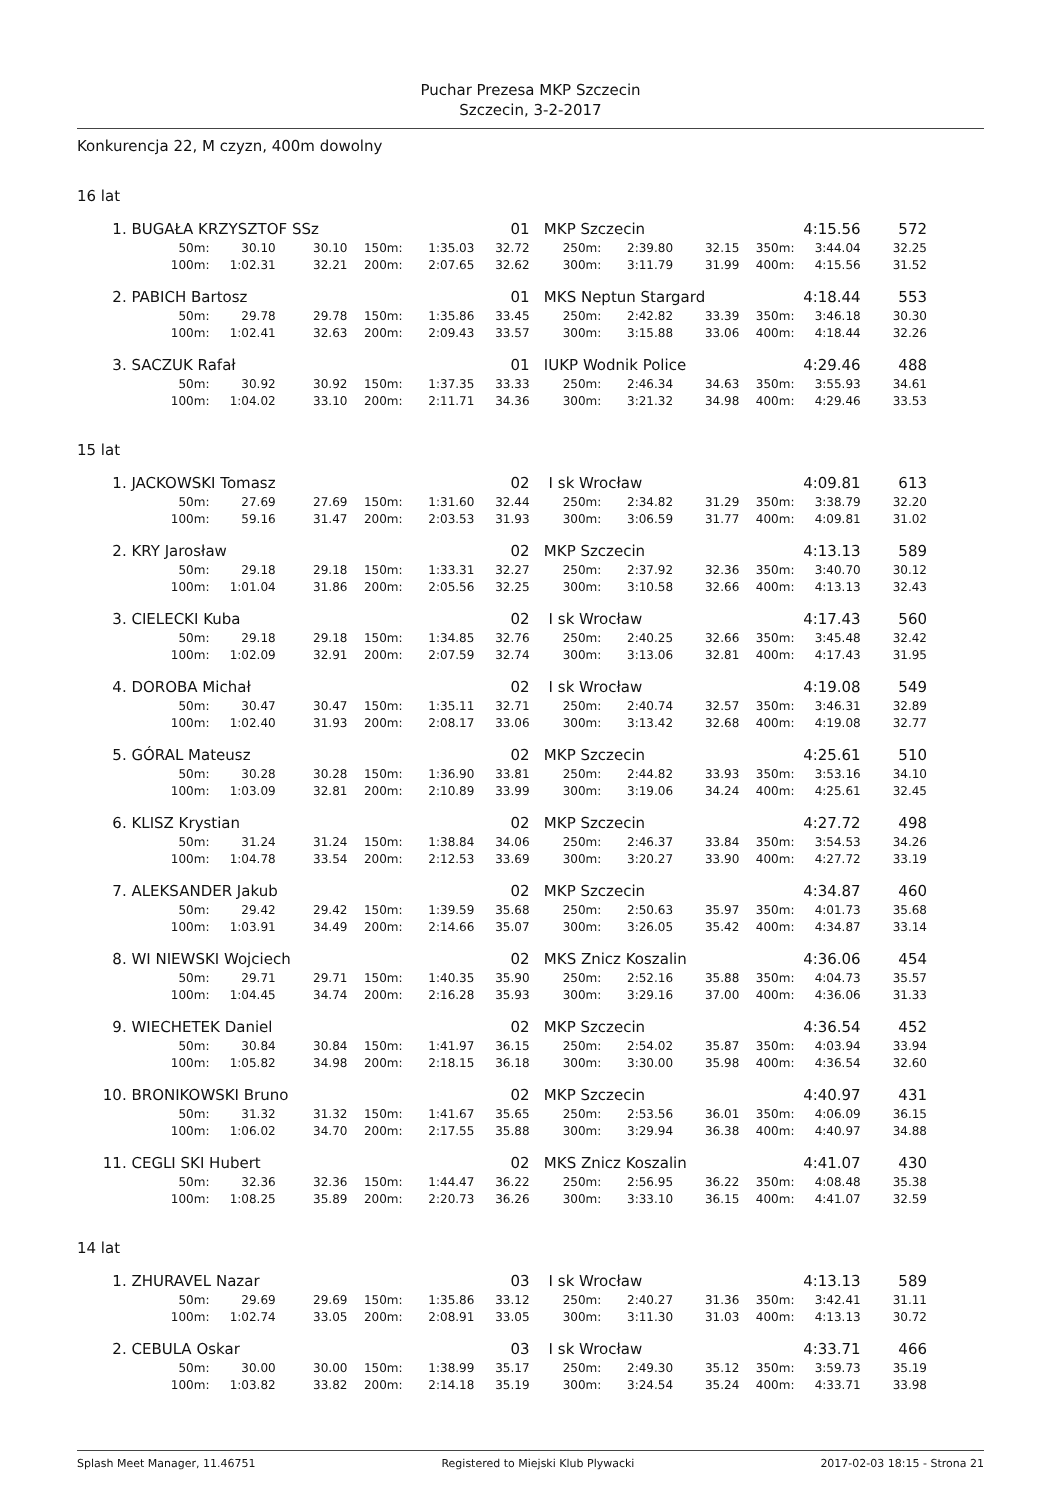Puchar Prezesa MKP Szczecin
Szczecin, 3-2-2017
Konkurencja 22, M czyzn, 400m dowolny
16 lat
| 1. | BUGAŁA KRZYSZTOF SSz | | | | | 01 | MKP Szczecin | | | | 4:15.56 | 572 |
| | 50m: | 30.10 | 30.10 | 150m: | 1:35.03 | 32.72 | 250m: | 2:39.80 | 32.15 | 350m: | 3:44.04 | 32.25 |
| | 100m: | 1:02.31 | 32.21 | 200m: | 2:07.65 | 32.62 | 300m: | 3:11.79 | 31.99 | 400m: | 4:15.56 | 31.52 |
| 2. | PABICH Bartosz | | | | | 01 | MKS Neptun Stargard | | | | 4:18.44 | 553 |
| | 50m: | 29.78 | 29.78 | 150m: | 1:35.86 | 33.45 | 250m: | 2:42.82 | 33.39 | 350m: | 3:46.18 | 30.30 |
| | 100m: | 1:02.41 | 32.63 | 200m: | 2:09.43 | 33.57 | 300m: | 3:15.88 | 33.06 | 400m: | 4:18.44 | 32.26 |
| 3. | SACZUK Rafał | | | | | 01 | IUKP Wodnik Police | | | | 4:29.46 | 488 |
| | 50m: | 30.92 | 30.92 | 150m: | 1:37.35 | 33.33 | 250m: | 2:46.34 | 34.63 | 350m: | 3:55.93 | 34.61 |
| | 100m: | 1:04.02 | 33.10 | 200m: | 2:11.71 | 34.36 | 300m: | 3:21.32 | 34.98 | 400m: | 4:29.46 | 33.53 |
15 lat
| 1. | JACKOWSKI Tomasz | | | | | 02 | I sk Wrocław | | | | 4:09.81 | 613 |
| | 50m: | 27.69 | 27.69 | 150m: | 1:31.60 | 32.44 | 250m: | 2:34.82 | 31.29 | 350m: | 3:38.79 | 32.20 |
| | 100m: | 59.16 | 31.47 | 200m: | 2:03.53 | 31.93 | 300m: | 3:06.59 | 31.77 | 400m: | 4:09.81 | 31.02 |
| 2. | KRY Jarosław | | | | | 02 | MKP Szczecin | | | | 4:13.13 | 589 |
| | 50m: | 29.18 | 29.18 | 150m: | 1:33.31 | 32.27 | 250m: | 2:37.92 | 32.36 | 350m: | 3:40.70 | 30.12 |
| | 100m: | 1:01.04 | 31.86 | 200m: | 2:05.56 | 32.25 | 300m: | 3:10.58 | 32.66 | 400m: | 4:13.13 | 32.43 |
| 3. | CIELECKI Kuba | | | | | 02 | I sk Wrocław | | | | 4:17.43 | 560 |
| | 50m: | 29.18 | 29.18 | 150m: | 1:34.85 | 32.76 | 250m: | 2:40.25 | 32.66 | 350m: | 3:45.48 | 32.42 |
| | 100m: | 1:02.09 | 32.91 | 200m: | 2:07.59 | 32.74 | 300m: | 3:13.06 | 32.81 | 400m: | 4:17.43 | 31.95 |
| 4. | DOROBA Michał | | | | | 02 | I sk Wrocław | | | | 4:19.08 | 549 |
| | 50m: | 30.47 | 30.47 | 150m: | 1:35.11 | 32.71 | 250m: | 2:40.74 | 32.57 | 350m: | 3:46.31 | 32.89 |
| | 100m: | 1:02.40 | 31.93 | 200m: | 2:08.17 | 33.06 | 300m: | 3:13.42 | 32.68 | 400m: | 4:19.08 | 32.77 |
| 5. | GÓRAL Mateusz | | | | | 02 | MKP Szczecin | | | | 4:25.61 | 510 |
| | 50m: | 30.28 | 30.28 | 150m: | 1:36.90 | 33.81 | 250m: | 2:44.82 | 33.93 | 350m: | 3:53.16 | 34.10 |
| | 100m: | 1:03.09 | 32.81 | 200m: | 2:10.89 | 33.99 | 300m: | 3:19.06 | 34.24 | 400m: | 4:25.61 | 32.45 |
| 6. | KLISZ Krystian | | | | | 02 | MKP Szczecin | | | | 4:27.72 | 498 |
| | 50m: | 31.24 | 31.24 | 150m: | 1:38.84 | 34.06 | 250m: | 2:46.37 | 33.84 | 350m: | 3:54.53 | 34.26 |
| | 100m: | 1:04.78 | 33.54 | 200m: | 2:12.53 | 33.69 | 300m: | 3:20.27 | 33.90 | 400m: | 4:27.72 | 33.19 |
| 7. | ALEKSANDER Jakub | | | | | 02 | MKP Szczecin | | | | 4:34.87 | 460 |
| | 50m: | 29.42 | 29.42 | 150m: | 1:39.59 | 35.68 | 250m: | 2:50.63 | 35.97 | 350m: | 4:01.73 | 35.68 |
| | 100m: | 1:03.91 | 34.49 | 200m: | 2:14.66 | 35.07 | 300m: | 3:26.05 | 35.42 | 400m: | 4:34.87 | 33.14 |
| 8. | WI NIEWSKI Wojciech | | | | | 02 | MKS Znicz Koszalin | | | | 4:36.06 | 454 |
| | 50m: | 29.71 | 29.71 | 150m: | 1:40.35 | 35.90 | 250m: | 2:52.16 | 35.88 | 350m: | 4:04.73 | 35.57 |
| | 100m: | 1:04.45 | 34.74 | 200m: | 2:16.28 | 35.93 | 300m: | 3:29.16 | 37.00 | 400m: | 4:36.06 | 31.33 |
| 9. | WIECHETEK Daniel | | | | | 02 | MKP Szczecin | | | | 4:36.54 | 452 |
| | 50m: | 30.84 | 30.84 | 150m: | 1:41.97 | 36.15 | 250m: | 2:54.02 | 35.87 | 350m: | 4:03.94 | 33.94 |
| | 100m: | 1:05.82 | 34.98 | 200m: | 2:18.15 | 36.18 | 300m: | 3:30.00 | 35.98 | 400m: | 4:36.54 | 32.60 |
| 10. | BRONIKOWSKI Bruno | | | | | 02 | MKP Szczecin | | | | 4:40.97 | 431 |
| | 50m: | 31.32 | 31.32 | 150m: | 1:41.67 | 35.65 | 250m: | 2:53.56 | 36.01 | 350m: | 4:06.09 | 36.15 |
| | 100m: | 1:06.02 | 34.70 | 200m: | 2:17.55 | 35.88 | 300m: | 3:29.94 | 36.38 | 400m: | 4:40.97 | 34.88 |
| 11. | CEGLI SKI Hubert | | | | | 02 | MKS Znicz Koszalin | | | | 4:41.07 | 430 |
| | 50m: | 32.36 | 32.36 | 150m: | 1:44.47 | 36.22 | 250m: | 2:56.95 | 36.22 | 350m: | 4:08.48 | 35.38 |
| | 100m: | 1:08.25 | 35.89 | 200m: | 2:20.73 | 36.26 | 300m: | 3:33.10 | 36.15 | 400m: | 4:41.07 | 32.59 |
14 lat
| 1. | ZHURAVEL Nazar | | | | | 03 | I sk Wrocław | | | | 4:13.13 | 589 |
| | 50m: | 29.69 | 29.69 | 150m: | 1:35.86 | 33.12 | 250m: | 2:40.27 | 31.36 | 350m: | 3:42.41 | 31.11 |
| | 100m: | 1:02.74 | 33.05 | 200m: | 2:08.91 | 33.05 | 300m: | 3:11.30 | 31.03 | 400m: | 4:13.13 | 30.72 |
| 2. | CEBULA Oskar | | | | | 03 | I sk Wrocław | | | | 4:33.71 | 466 |
| | 50m: | 30.00 | 30.00 | 150m: | 1:38.99 | 35.17 | 250m: | 2:49.30 | 35.12 | 350m: | 3:59.73 | 35.19 |
| | 100m: | 1:03.82 | 33.82 | 200m: | 2:14.18 | 35.19 | 300m: | 3:24.54 | 35.24 | 400m: | 4:33.71 | 33.98 |
Splash Meet Manager, 11.46751 Registered to Miejski Klub Plywacki 2017-02-03 18:15 - Strona 21